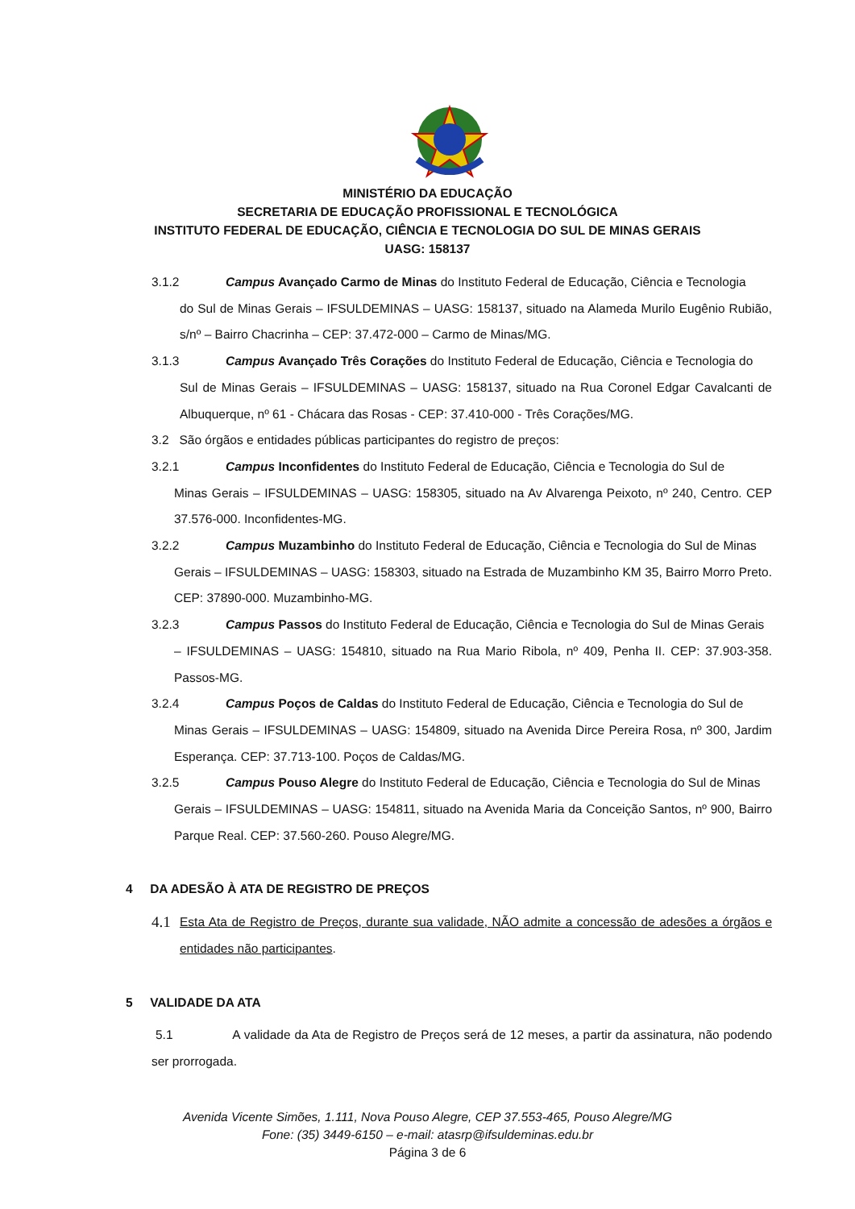MINISTÉRIO DA EDUCAÇÃO
SECRETARIA DE EDUCAÇÃO PROFISSIONAL E TECNOLÓGICA
INSTITUTO FEDERAL DE EDUCAÇÃO, CIÊNCIA E TECNOLOGIA DO SUL DE MINAS GERAIS
UASG: 158137
3.1.2 Campus Avançado Carmo de Minas do Instituto Federal de Educação, Ciência e Tecnologia
do Sul de Minas Gerais – IFSULDEMINAS – UASG: 158137, situado na Alameda Murilo Eugênio Rubião, s/nº – Bairro Chacrinha – CEP: 37.472-000 – Carmo de Minas/MG.
3.1.3 Campus Avançado Três Corações do Instituto Federal de Educação, Ciência e Tecnologia do
Sul de Minas Gerais – IFSULDEMINAS – UASG: 158137, situado na Rua Coronel Edgar Cavalcanti de Albuquerque, nº 61 - Chácara das Rosas - CEP: 37.410-000 - Três Corações/MG.
3.2 São órgãos e entidades públicas participantes do registro de preços:
3.2.1 Campus Inconfidentes do Instituto Federal de Educação, Ciência e Tecnologia do Sul de
Minas Gerais – IFSULDEMINAS – UASG: 158305, situado na Av Alvarenga Peixoto, nº 240, Centro. CEP 37.576-000. Inconfidentes-MG.
3.2.2 Campus Muzambinho do Instituto Federal de Educação, Ciência e Tecnologia do Sul de Minas
Gerais – IFSULDEMINAS – UASG: 158303, situado na Estrada de Muzambinho KM 35, Bairro Morro Preto. CEP: 37890-000. Muzambinho-MG.
3.2.3 Campus Passos do Instituto Federal de Educação, Ciência e Tecnologia do Sul de Minas Gerais
– IFSULDEMINAS – UASG: 154810, situado na Rua Mario Ribola, nº 409, Penha II. CEP: 37.903-358. Passos-MG.
3.2.4 Campus Poços de Caldas do Instituto Federal de Educação, Ciência e Tecnologia do Sul de
Minas Gerais – IFSULDEMINAS – UASG: 154809, situado na Avenida Dirce Pereira Rosa, nº 300, Jardim Esperança. CEP: 37.713-100. Poços de Caldas/MG.
3.2.5 Campus Pouso Alegre do Instituto Federal de Educação, Ciência e Tecnologia do Sul de Minas
Gerais – IFSULDEMINAS – UASG: 154811, situado na Avenida Maria da Conceição Santos, nº 900, Bairro Parque Real. CEP: 37.560-260. Pouso Alegre/MG.
4 DA ADESÃO À ATA DE REGISTRO DE PREÇOS
4.1 Esta Ata de Registro de Preços, durante sua validade, NÃO admite a concessão de adesões a órgãos e entidades não participantes.
5 VALIDADE DA ATA
5.1 A validade da Ata de Registro de Preços será de 12 meses, a partir da assinatura, não podendo ser prorrogada.
Avenida Vicente Simões, 1.111, Nova Pouso Alegre, CEP 37.553-465, Pouso Alegre/MG
Fone: (35) 3449-6150 – e-mail: atasrp@ifsuldeminas.edu.br
Página 3 de 6